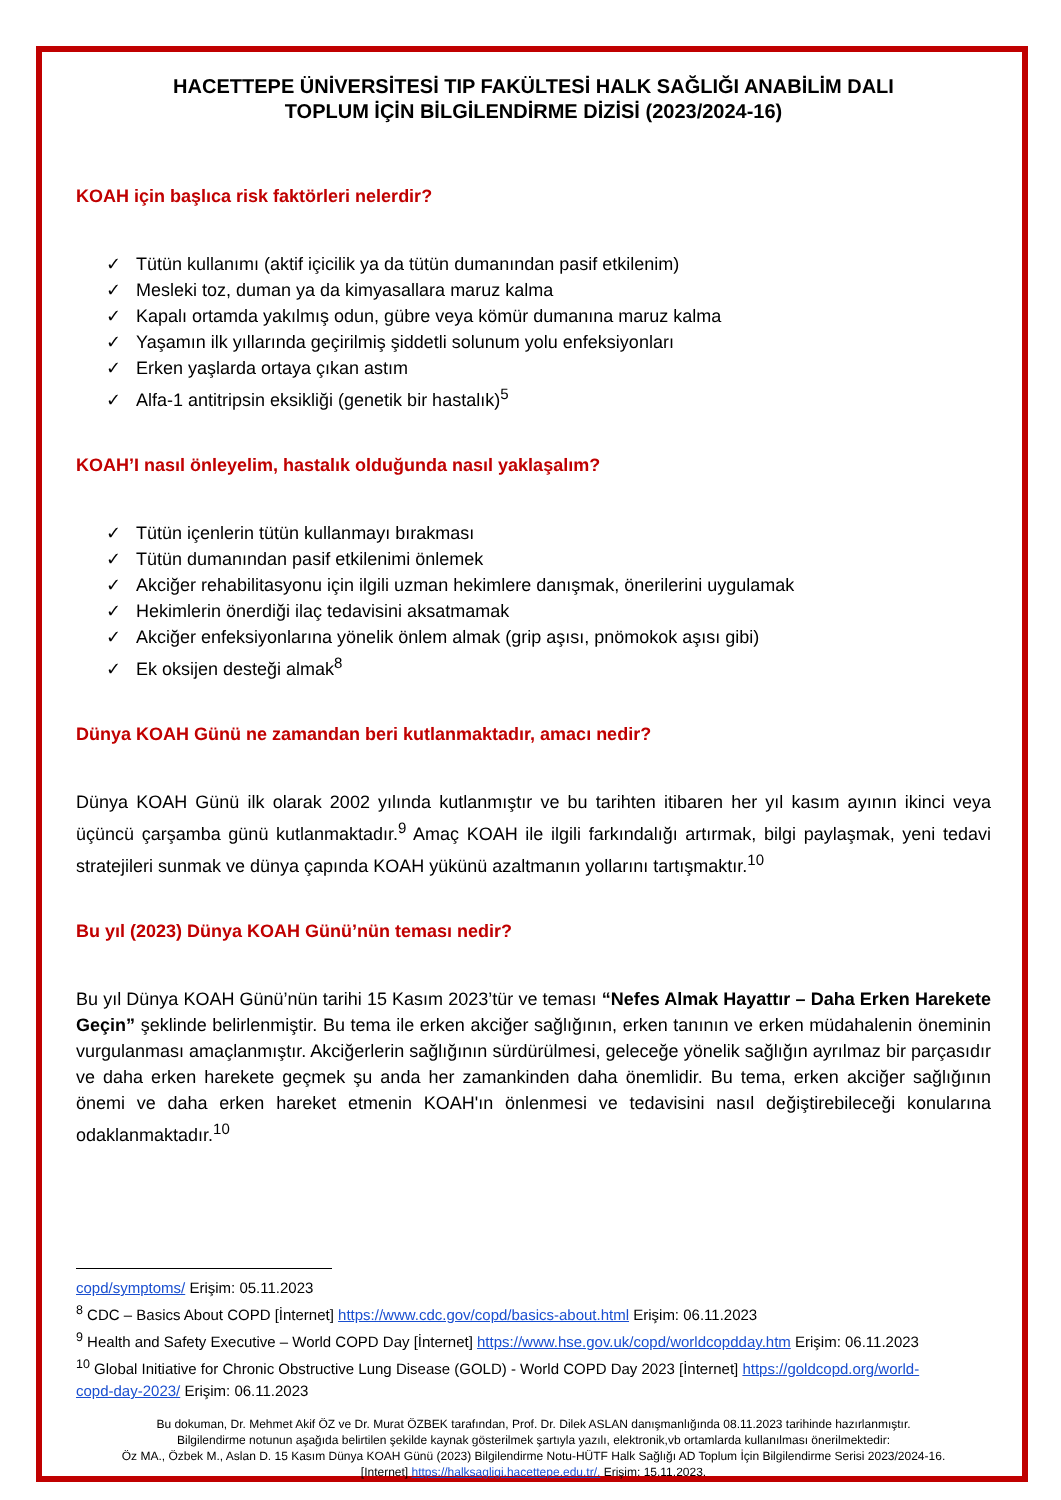HACETTEPE ÜNİVERSİTESİ TIP FAKÜLTESİ HALK SAĞLIĞI ANABİLİM DALI
TOPLUM İÇİN BİLGİLENDİRME DİZİSİ (2023/2024-16)
KOAH için başlıca risk faktörleri nelerdir?
✓ Tütün kullanımı (aktif içicilik ya da tütün dumanından pasif etkilenim)
✓ Mesleki toz, duman ya da kimyasallara maruz kalma
✓ Kapalı ortamda yakılmış odun, gübre veya kömür dumanına maruz kalma
✓ Yaşamın ilk yıllarında geçirilmiş şiddetli solunum yolu enfeksiyonları
✓ Erken yaşlarda ortaya çıkan astım
✓ Alfa-1 antitripsin eksikliği (genetik bir hastalık)<sup>5</sup>
KOAH’I nasıl önleyelim, hastalık olduğunda nasıl yaklaşalım?
✓ Tütün içenlerin tütün kullanmayı bırakması
✓ Tütün dumanından pasif etkilenimi önlemek
✓ Akciğer rehabilitasyonu için ilgili uzman hekimlere danışmak, önerilerini uygulamak
✓ Hekimlerin önerdiği ilaç tedavisini aksatmamak
✓ Akciğer enfeksiyonlarına yönelik önlem almak (grip aşısı, pnömokok aşısı gibi)
✓ Ek oksijen desteği almak<sup>8</sup>
Dünya KOAH Günü ne zamandan beri kutlanmaktadır, amacı nedir?
Dünya KOAH Günü ilk olarak 2002 yılında kutlanmıştır ve bu tarihten itibaren her yıl kasım ayının ikinci veya üçüncü çarşamba günü kutlanmaktadır.<sup>9</sup> Amaç KOAH ile ilgili farkındalığı artırmak, bilgi paylaşmak, yeni tedavi stratejileri sunmak ve dünya çapında KOAH yükünü azaltmanın yollarını tartışmaktır.<sup>10</sup>
Bu yıl (2023) Dünya KOAH Günü’nün teması nedir?
Bu yıl Dünya KOAH Günü’nün tarihi 15 Kasım 2023’tür ve teması “Nefes Almak Hayattır – Daha Erken Harekete Geçin” şeklinde belirlenmiştir. Bu tema ile erken akciğer sağlığının, erken tanının ve erken müdahalenin öneminin vurgulanması amaçlanmıştır. Akciğerlerin sağlığının sürdürülmesi, geleceğe yönelik sağlığın ayrılmaz bir parçasıdır ve daha erken harekete geçmek şu anda her zamankinden daha önemlidir. Bu tema, erken akciğer sağlığının önemi ve daha erken hareket etmenin KOAH'ın önlenmesi ve tedavisini nasıl değiştirebileceği konularına odaklanmaktadır.<sup>10</sup>
copd/symptoms/ Erişim: 05.11.2023
<sup>8</sup> CDC – Basics About COPD [İnternet] https://www.cdc.gov/copd/basics-about.html Erişim: 06.11.2023
<sup>9</sup> Health and Safety Executive – World COPD Day [İnternet] https://www.hse.gov.uk/copd/worldcopdday.htm Erişim: 06.11.2023
<sup>10</sup> Global Initiative for Chronic Obstructive Lung Disease (GOLD) - World COPD Day 2023 [İnternet] https://goldcopd.org/world-copd-day-2023/ Erişim: 06.11.2023
Bu dokuman, Dr. Mehmet Akif ÖZ ve Dr. Murat ÖZBEK tarafından, Prof. Dr. Dilek ASLAN danışmanlığında 08.11.2023 tarihinde hazırlanmıştır.
Bilgilendirme notunun aşağıda belirtilen şekilde kaynak gösterilmek şartıyla yazılı, elektronik,vb ortamlarda kullanılması önerilmektedir:
Öz MA., Özbek M., Aslan D. 15 Kasım Dünya KOAH Günü (2023) Bilgilendirme Notu-HÜTF Halk Sağlığı AD Toplum İçin Bilgilendirme Serisi 2023/2024-16.
[Internet] https://halksagligi.hacettepe.edu.tr/. Erişim: 15.11.2023.